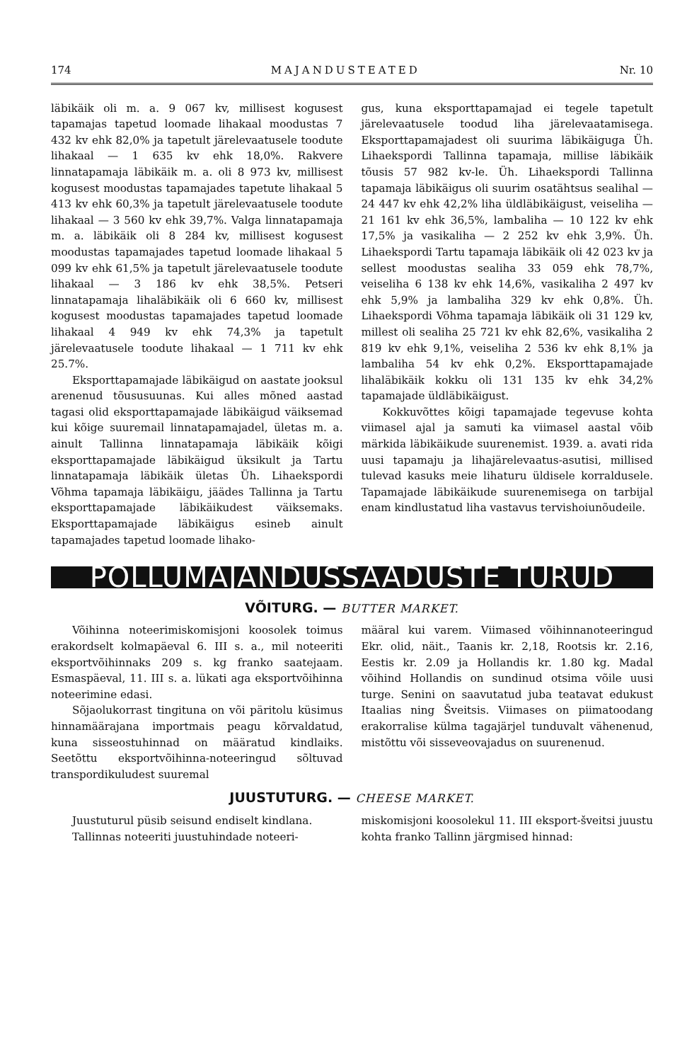174 MAJANDUSTEATED Nr. 10
läbikäik oli m. a. 9 067 kv, millisest kogusest tapamajas tapetud loomade lihakaal moodustas 7 432 kv ehk 82,0% ja tapetult järelevaatusele toodute lihakaal — 1 635 kv ehk 18,0%. Rakvere linnatapamaja läbikäik m. a. oli 8 973 kv, millisest kogusest moodustas tapamajades tapetute lihakaal 5 413 kv ehk 60,3% ja tapetult järelevaatusele toodute lihakaal — 3 560 kv ehk 39,7%. Valga linnatapamaja m. a. läbikäik oli 8 284 kv, millisest kogusest moodustas tapamajades tapetud loomade lihakaal 5 099 kv ehk 61,5% ja tapetult järelevaatusele toodute lihakaal — 3 186 kv ehk 38,5%. Petseri linnatapamaja lihaläbikäik oli 6 660 kv, millisest kogusest moodustas tapamajades tapetud loomade lihakaal 4 949 kv ehk 74,3% ja tapetult järelevaatusele toodute lihakaal — 1 711 kv ehk 25.7%.
Eksporttapamajade läbikäigud on aastate jooksul arenenud tõususuunas. Kui alles mõned aastad tagasi olid eksporttapamajade läbikäigud väiksemad kui kõige suuremail linnatapamajadel, ületas m. a. ainult Tallinna linnatapamaja läbikäik kõigi eksporttapamajade läbikäigud üksikult ja Tartu linnatapamaja läbikäik ületas Üh. Lihaekspordi Võhma tapamaja läbikäigu, jäädes Tallinna ja Tartu eksporttapamajade läbikäikudest väiksemaks. Eksporttapamajade läbikäigus esineb ainult tapamajades tapetud loomade lihako-
gus, kuna eksporttapamajad ei tegele tapetult järelevaatusele toodud liha järelevaatamisega. Eksporttapamajadest oli suurima läbikäiguga Üh. Lihaekspordi Tallinna tapamaja, millise läbikäik tõusis 57 982 kv-le. Üh. Lihaekspordi Tallinna tapamaja läbikäigus oli suurim osatähtsus sealihal — 24 447 kv ehk 42,2% liha üldläbikäigust, veiseliha — 21 161 kv ehk 36,5%, lambaliha — 10 122 kv ehk 17,5% ja vasikaliha — 2 252 kv ehk 3,9%. Üh. Lihaekspordi Tartu tapamaja läbikäik oli 42 023 kv ja sellest moodustas sealiha 33 059 ehk 78,7%, veiseliha 6 138 kv ehk 14,6%, vasikaliha 2 497 kv ehk 5,9% ja lambaliha 329 kv ehk 0,8%. Üh. Lihaekspordi Võhma tapamaja läbikäik oli 31 129 kv, millest oli sealiha 25 721 kv ehk 82,6%, vasikaliha 2 819 kv ehk 9,1%, veiseliha 2 536 kv ehk 8,1% ja lambaliha 54 kv ehk 0,2%. Eksporttapamajade lihaläbikäik kokku oli 131 135 kv ehk 34,2% tapamajade üldläbikäigust.
Kokkuvõttes kõigi tapamajade tegevuse kohta viimasel ajal ja samuti ka viimasel aastal võib märkida läbikäikude suurenemist. 1939. a. avati rida uusi tapamaju ja lihajärelevaatus-asutisi, millised tulevad kasuks meie lihaturu üldisele korraldusele. Tapamajade läbikäikude suurenemisega on tarbijal enam kindlustatud liha vastavus tervishoiunõudeile.
PÕLLUMAJANDUSSAADUSTE TURUD
VÕITURG. — BUTTER MARKET.
Võihinna noteerimiskomisjoni koosolek toimus erakordselt kolmapäeval 6. III s. a., mil noteeriti eksportvõihinnaks 209 s. kg franko saatejaam. Esmaspäeval, 11. III s. a. lükati aga eksportvõihinna noteerimine edasi.
Sõjaolukorrast tingituna on või päritolu küsimus hinnamäärajana importmais peagu kõrvaldatud, kuna sisseostuhinnad on määratud kindlaiks. Seetõttu eksportvõihinna-noteeringud sõltuvad transpordikuludest suuremal
määral kui varem. Viimased võihinnanoteeringud Ekr. olid, näit., Taanis kr. 2,18, Rootsis kr. 2.16, Eestis kr. 2.09 ja Hollandis kr. 1.80 kg. Madal võihind Hollandis on sundinud otsima võile uusi turge. Senini on saavutatud juba teatavat edukust Itaalias ning Šveitsis. Viimases on piimatoodang erakorralise külma tagajärjel tunduvalt vähenenud, mistõttu või sisseveovajadus on suurenenud.
JUUSTUTURG. — CHEESE MARKET.
Juustuturul püsib seisund endiselt kindlana.
Tallinnas noteeriti juustuhindade noteeri-
miskomisjoni koosolekul 11. III eksport-šveitsi juustu kohta franko Tallinn järgmised hinnad: